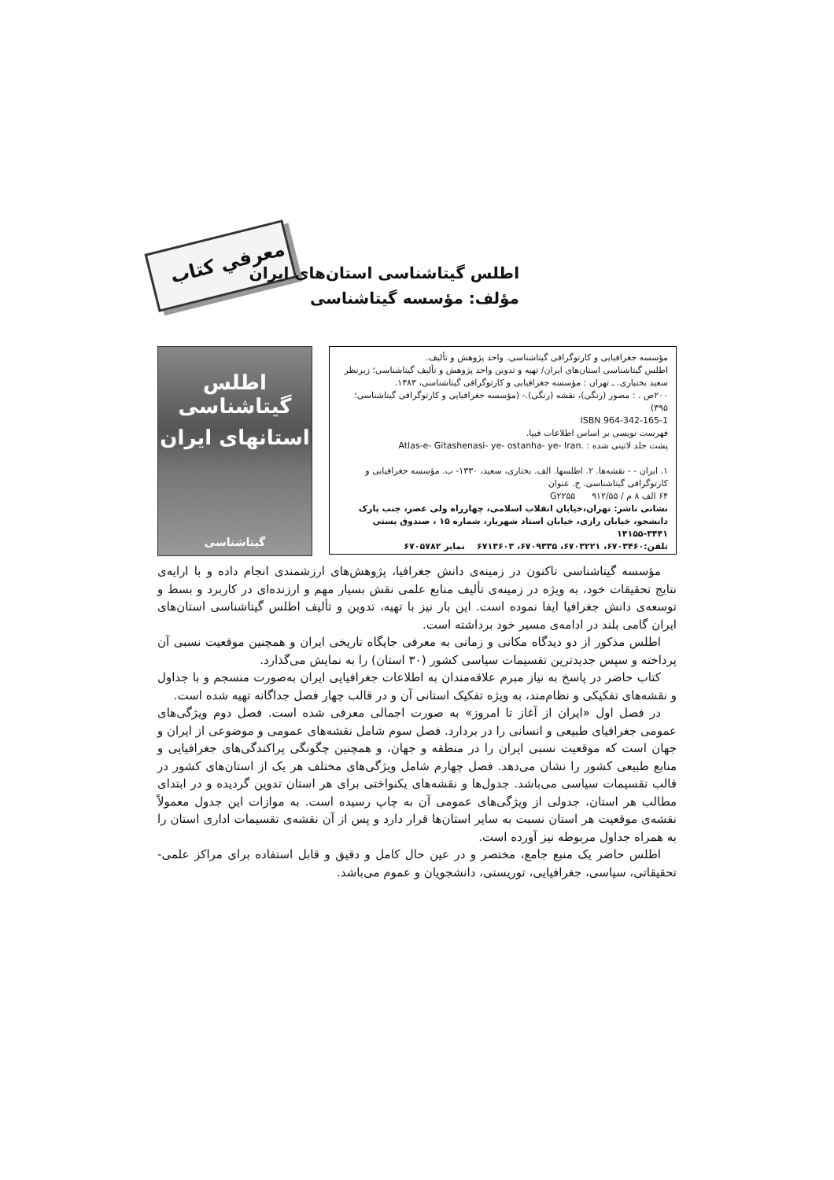معرفي كتاب
اطلس گیتاشناسی استان‌های ایران
مؤلف: مؤسسه گیتاشناسی
اطلس گیتاشناسی
استانهای ایران
گیتاشناسی
مؤسسه جغرافیایی و کارتوگرافی گیتاشناسی. واحد پژوهش و تألیف.
اطلس گیتاشناسی استان‌های ایران/ تهیه و تدوین واحد پژوهش و تألیف گیتاشناسی؛ زیرنظر سعید بختیاری. ـ تهران : مؤسسه جغرافیایی و کارتوگرافی گیتاشناسی، ۱۳۸۳.
۲۰۰ص . : مصور (رنگی)، نقشه (رنگی).- (مؤسسه جغرافیایی و کارتوگرافی گیتاشناسی؛ ۳۹۵)
ISBN 964-342-165-1
فهرست نویسی بر اساس اطلاعات فیپا.
پشت جلد لاتینی شده : Atlas-e- Gitashenasi- ye- ostanha- ye- Iran.
۱. ایران - - نقشه‌ها. ۲. اطلسها. الف. بختاری، سعید، ۱۳۳۰- ب. مؤسسه جغرافیایی و کارتوگرافی گیتاشناسی. ج. عنوان
۶۴ الف ۸ م / G۲۲۵۵ ۹۱۲/۵۵
نشانی ناشر: تهران،خیابان انقلاب اسلامی، چهارراه ولی عصر، جنب پارک دانشجو، خیابان رازی، خیابان استاد شهریار، شماره ۱۵ ، صندوق پستی ۳۴۴۱-۱۴۱۵۵
تلفن:۶۷۰۳۴۶۰، ۶۷۰۳۲۲۱، ۶۷۰۹۳۳۵، ۶۷۱۳۶۰۳ نمابر ۶۷۰۵۷۸۲
مؤسسه گیتاشناسی تاکنون در زمینه‌ی دانش جغرافیا، پژوهش‌های ارزشمندی انجام داده و با ارایه‌ی نتایج تحقیقات خود، به ویژه در زمینه‌ی تألیف منابع علمی نقش بسیار مهم و ارزنده‌ای در کاربرد و بسط و توسعه‌ی دانش جغرافیا ایفا نموده است. این بار نیز با تهیه، تدوین و تألیف اطلس گیتاشناسی استان‌های ایران گامی بلند در ادامه‌ی مسیر خود برداشته است.
اطلس مذکور از دو دیدگاه مکانی و زمانی به معرفی جایگاه تاریخی ایران و همچنین موقعیت نسبی آن پرداخته و سپس جدیدترین تقسیمات سیاسی کشور (۳۰ استان) را به نمایش می‌گذارد.
کتاب حاضر در پاسخ به نیاز مبرم علاقه‌مندان به اطلاعات جغرافیایی ایران به‌صورت منسجم و با جداول و نقشه‌های تفکیکی و نظام‌مند، به ویژه تفکیک استانی آن و در قالب چهار فصل جداگانه تهیه شده است.
در فصل اول «ایران از آغاز تا امروز» به صورت اجمالی معرفی شده است. فصل دوم ویژگی‌های عمومی جغرافیای طبیعی و انسانی را در بردارد. فصل سوم شامل نقشه‌های عمومی و موضوعی از ایران و جهان است که موقعیت نسبی ایران را در منطقه و جهان، و همچنین چگونگی پراکندگی‌های جغرافیایی و منابع طبیعی کشور را نشان می‌دهد. فصل چهارم شامل ویژگی‌های مختلف هر یک از استان‌های کشور در قالب تقسیمات سیاسی می‌باشد. جدول‌ها و نقشه‌های یکنواختی برای هر استان تدوین گردیده و در ابتدای مطالب هر استان، جدولی از ویژگی‌های عمومی آن به چاپ رسیده است. به موازات این جدول معمولاً نقشه‌ی موقعیت هر استان نسبت به سایر استان‌ها قرار دارد و پس از آن نقشه‌ی تقسیمات اداری استان را به همراه جداول مربوطه نیز آورده است.
اطلس حاضر یک منبع جامع، مختصر و در عین حال کامل و دقیق و قابل استفاده برای مراکز علمی- تحقیقاتی، سیاسی، جغرافیایی، توریستی، دانشجویان و عموم می‌باشد.